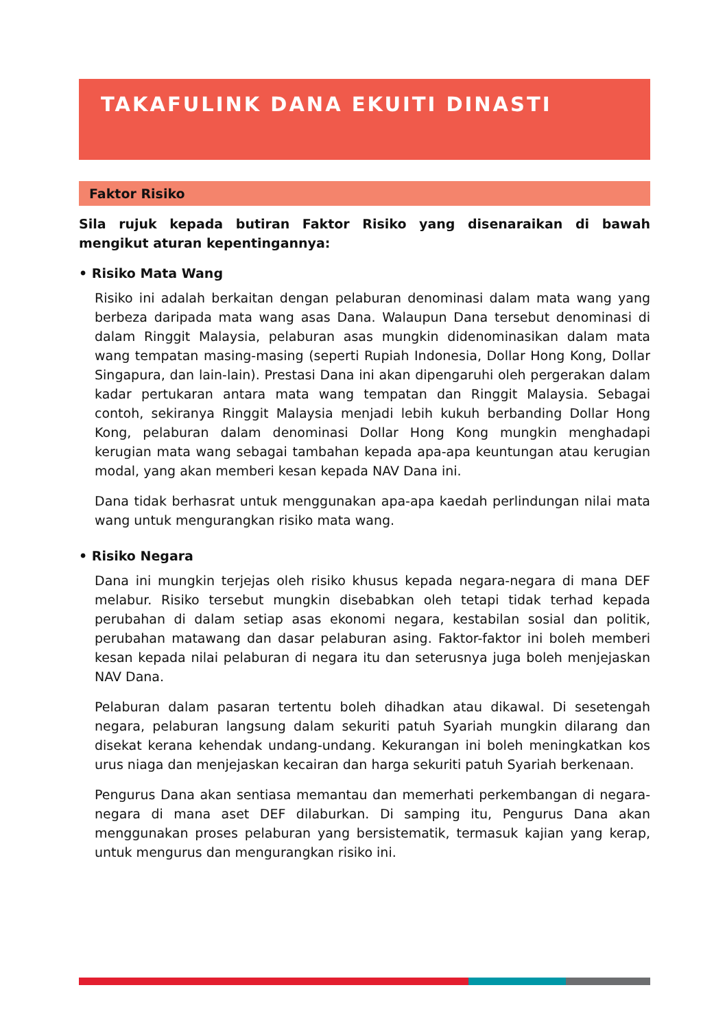TAKAFULINK DANA EKUITI DINASTI
Faktor Risiko
Sila rujuk kepada butiran Faktor Risiko yang disenaraikan di bawah mengikut aturan kepentingannya:
• Risiko Mata Wang
Risiko ini adalah berkaitan dengan pelaburan denominasi dalam mata wang yang berbeza daripada mata wang asas Dana. Walaupun Dana tersebut denominasi di dalam Ringgit Malaysia, pelaburan asas mungkin didenominasikan dalam mata wang tempatan masing-masing (seperti Rupiah Indonesia, Dollar Hong Kong, Dollar Singapura, dan lain-lain). Prestasi Dana ini akan dipengaruhi oleh pergerakan dalam kadar pertukaran antara mata wang tempatan dan Ringgit Malaysia. Sebagai contoh, sekiranya Ringgit Malaysia menjadi lebih kukuh berbanding Dollar Hong Kong, pelaburan dalam denominasi Dollar Hong Kong mungkin menghadapi kerugian mata wang sebagai tambahan kepada apa-apa keuntungan atau kerugian modal, yang akan memberi kesan kepada NAV Dana ini.
Dana tidak berhasrat untuk menggunakan apa-apa kaedah perlindungan nilai mata wang untuk mengurangkan risiko mata wang.
• Risiko Negara
Dana ini mungkin terjejas oleh risiko khusus kepada negara-negara di mana DEF melabur. Risiko tersebut mungkin disebabkan oleh tetapi tidak terhad kepada perubahan di dalam setiap asas ekonomi negara, kestabilan sosial dan politik, perubahan matawang dan dasar pelaburan asing. Faktor-faktor ini boleh memberi kesan kepada nilai pelaburan di negara itu dan seterusnya juga boleh menjejaskan NAV Dana.
Pelaburan dalam pasaran tertentu boleh dihadkan atau dikawal. Di sesetengah negara, pelaburan langsung dalam sekuriti patuh Syariah mungkin dilarang dan disekat kerana kehendak undang-undang. Kekurangan ini boleh meningkatkan kos urus niaga dan menjejaskan kecairan dan harga sekuriti patuh Syariah berkenaan.
Pengurus Dana akan sentiasa memantau dan memerhati perkembangan di negara-negara di mana aset DEF dilaburkan. Di samping itu, Pengurus Dana akan menggunakan proses pelaburan yang bersistematik, termasuk kajian yang kerap, untuk mengurus dan mengurangkan risiko ini.